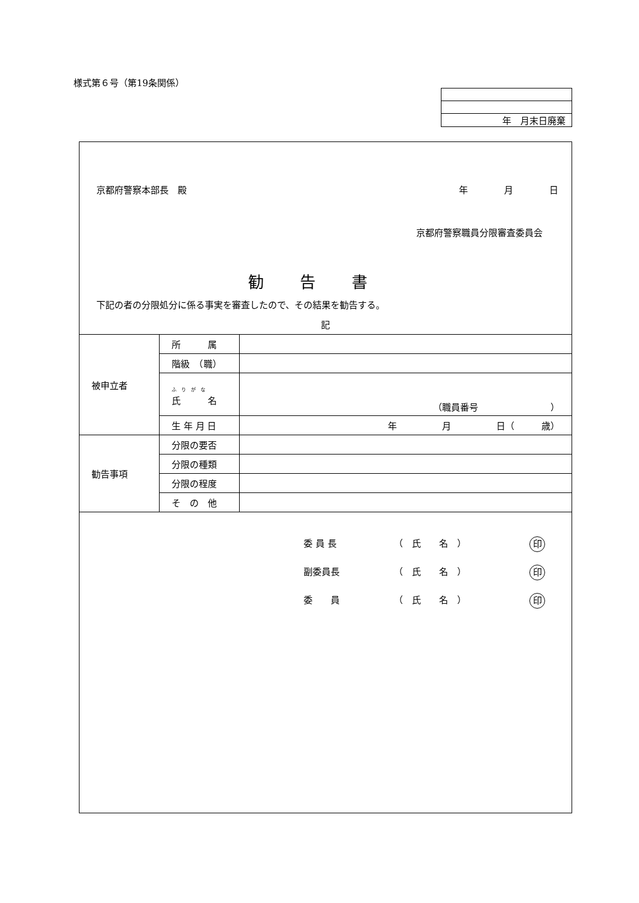様式第６号（第19条関係）
| 年 月末日廃棄 |
京都府警察本部長　殿 年　　　　月　　　　日
京都府警察職員分限審査委員会
勧告書
下記の者の分限処分に係る事実を審査したので、その結果を勧告する。
記
| 被申立者 | 所 属 | |
| | 階級 （職） | |
| | ふ り が な 氏 名 | （職員番号 ） |
| | 生 年 月 日 | 年 月 日（ 歳） |
| 勧告事項 | 分限の要否 | |
| | 分限の種類 | |
| | 分限の程度 | |
| | そ の 他 | |
委 員 長 （　氏　　名　） 印
副委員長 （　氏　　名　） 印
委　　員 （　氏　　名　） 印